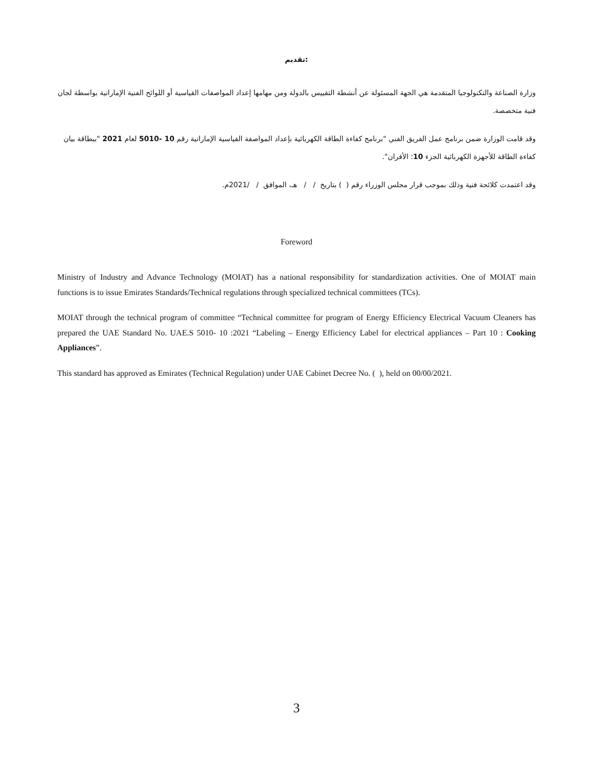تقديم:
وزارة الصناعة والتكنولوجيا المتقدمة هي الجهة المسئولة عن أنشطة التقييس بالدولة ومن مهامها إعداد المواصفات القياسية أو اللوائح الفنية الإماراتية بواسطة لجان فنية متخصصة.
وقد قامت الوزارة ضمن برنامج عمل الفريق الفني "برنامج كفاءة الطاقة الكهربائية بإعداد المواصفة القياسية الإماراتية رقم 10 -5010 لعام 2021 "ببطاقة بيان كفاءة الطاقة للأجهزة الكهربائية الجزء 10: الأفران".
وقد اعتمدت كلائحة فنية وذلك بموجب قرار مجلس الوزراء رقم ( ) بتاريخ / / هـ، الموافق / /2021م.
Foreword
Ministry of Industry and Advance Technology (MOIAT) has a national responsibility for standardization activities. One of MOIAT main functions is to issue Emirates Standards/Technical regulations through specialized technical committees (TCs).
MOIAT through the technical program of committee “Technical committee for program of Energy Efficiency Electrical Vacuum Cleaners has prepared the UAE Standard No. UAE.S 5010- 10 :2021 “Labeling – Energy Efficiency Label for electrical appliances – Part 10 : Cooking Appliances”.
This standard has approved as Emirates (Technical Regulation) under UAE Cabinet Decree No. ( ), held on 00/00/2021.
3